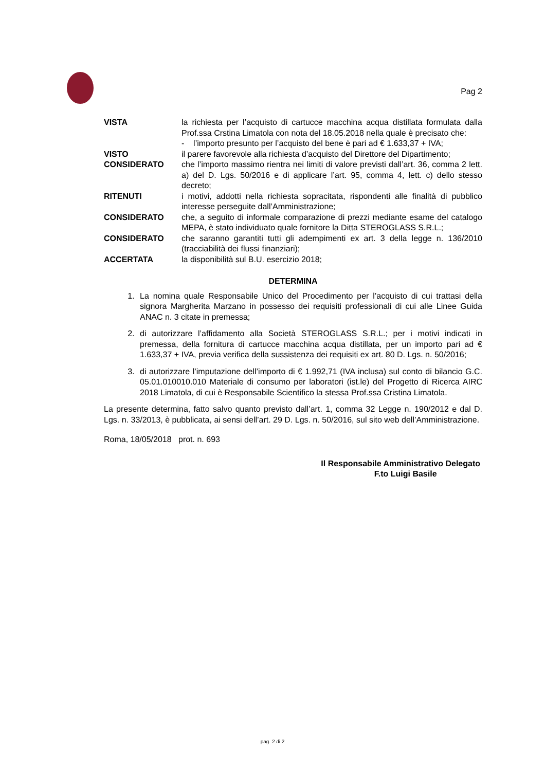Pag 2
VISTA la richiesta per l’acquisto di cartucce macchina acqua distillata formulata dalla Prof.ssa Crstina Limatola con nota del 18.05.2018 nella quale è precisato che:
- l’importo presunto per l’acquisto del bene è pari ad € 1.633,37 + IVA;
VISTO il parere favorevole alla richiesta d’acquisto del Direttore del Dipartimento;
CONSIDERATO che l’importo massimo rientra nei limiti di valore previsti dall’art. 36, comma 2 lett. a) del D. Lgs. 50/2016 e di applicare l’art. 95, comma 4, lett. c) dello stesso decreto;
RITENUTI i motivi, addotti nella richiesta sopracitata, rispondenti alle finalità di pubblico interesse perseguite dall’Amministrazione;
CONSIDERATO che, a seguito di informale comparazione di prezzi mediante esame del catalogo MEPA, è stato individuato quale fornitore la Ditta STEROGLASS S.R.L.;
CONSIDERATO che saranno garantiti tutti gli adempimenti ex art. 3 della legge n. 136/2010 (tracciabilità dei flussi finanziari);
ACCERTATA la disponibilità sul B.U. esercizio 2018;
DETERMINA
1. La nomina quale Responsabile Unico del Procedimento per l’acquisto di cui trattasi della signora Margherita Marzano in possesso dei requisiti professionali di cui alle Linee Guida ANAC n. 3 citate in premessa;
2. di autorizzare l’affidamento alla Società STEROGLASS S.R.L.; per i motivi indicati in premessa, della fornitura di cartucce macchina acqua distillata, per un importo pari ad € 1.633,37 + IVA, previa verifica della sussistenza dei requisiti ex art. 80 D. Lgs. n. 50/2016;
3. di autorizzare l’imputazione dell’importo di € 1.992,71 (IVA inclusa) sul conto di bilancio G.C. 05.01.010010.010 Materiale di consumo per laboratori (ist.le) del Progetto di Ricerca AIRC 2018 Limatola, di cui è Responsabile Scientifico la stessa Prof.ssa Cristina Limatola.
La presente determina, fatto salvo quanto previsto dall’art. 1, comma 32 Legge n. 190/2012 e dal D. Lgs. n. 33/2013, è pubblicata, ai sensi dell’art. 29 D. Lgs. n. 50/2016, sul sito web dell’Amministrazione.
Roma, 18/05/2018 prot. n. 693
Il Responsabile Amministrativo Delegato
F.to Luigi Basile
pag. 2 di 2